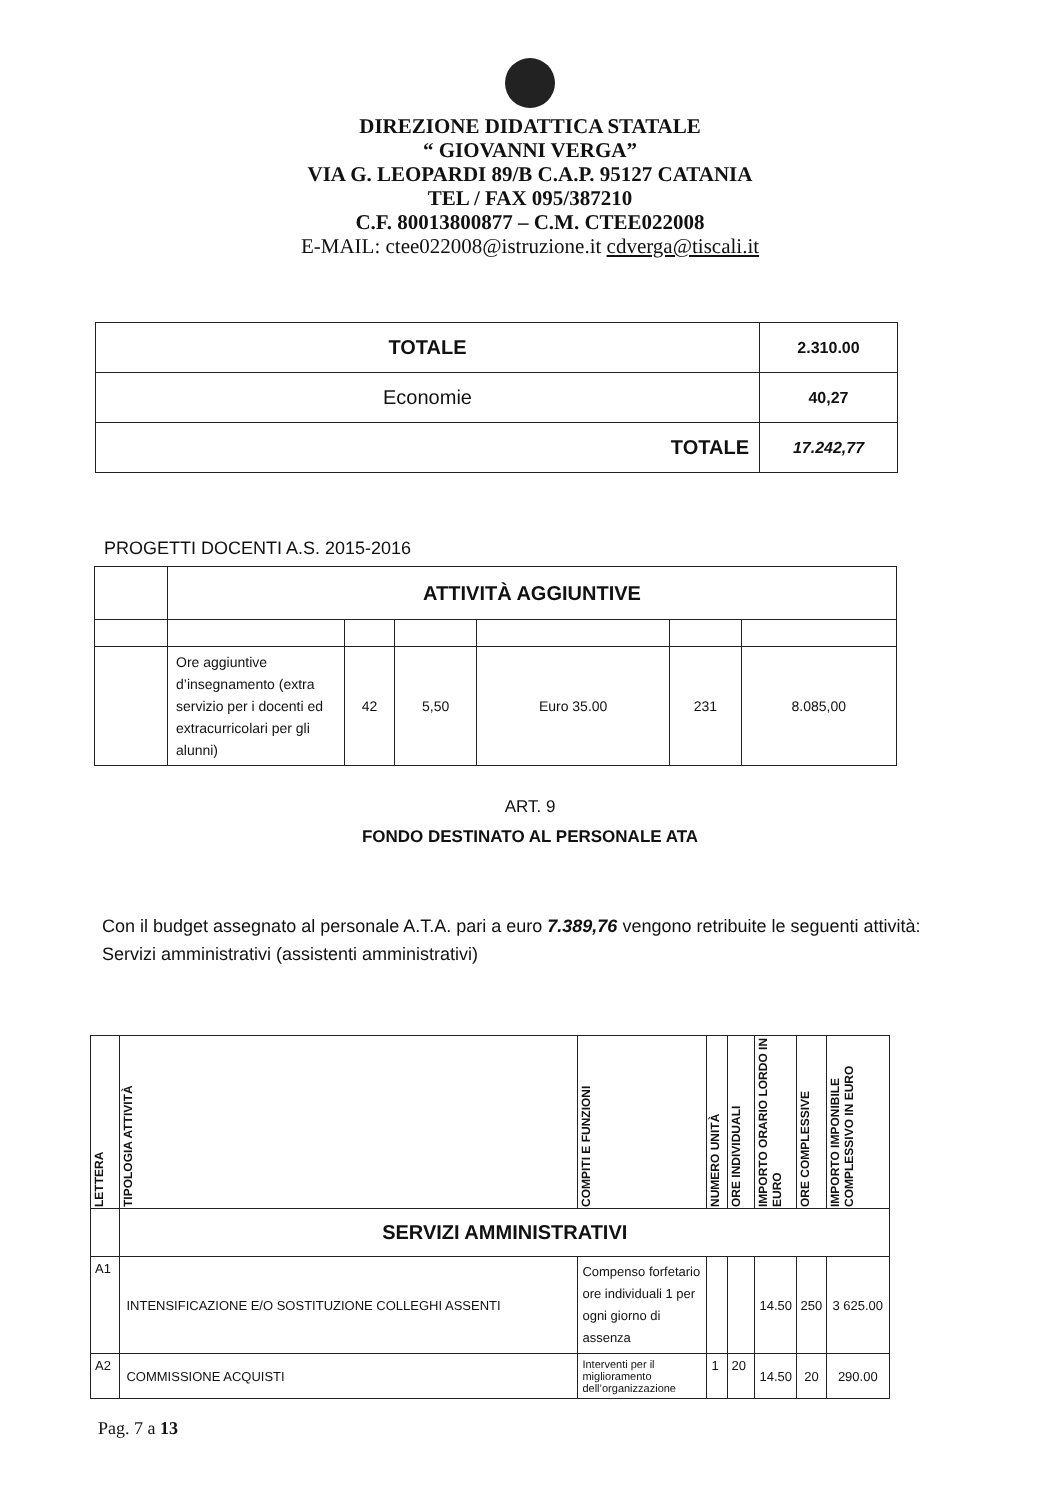DIREZIONE DIDATTICA STATALE
“ GIOVANNI VERGA”
VIA G. LEOPARDI 89/B C.A.P. 95127 CATANIA
TEL / FAX 095/387210
C.F. 80013800877 – C.M. CTEE022008
E-MAIL: ctee022008@istruzione.it cdverga@tiscali.it
| TOTALE | 2.310.00 |
| Economie | 40,27 |
| TOTALE | 17.242,77 |
PROGETTI DOCENTI A.S. 2015-2016
| | ATTIVITÀ AGGIUNTIVE | | | | | |
| | Ore aggiuntive d’insegnamento (extra servizio per i docenti ed extracurricolari per gli alunni) | 42 | 5,50 | Euro 35.00 | 231 | 8.085,00 |
ART. 9
FONDO DESTINATO AL PERSONALE ATA
Con il budget assegnato al personale A.T.A. pari a euro 7.389,76 vengono retribuite le seguenti attività:
Servizi amministrativi (assistenti amministrativi)
| LETTERA | TIPOLOGIA ATTIVITÀ | COMPITI E FUNZIONI | NUMERO UNITÀ | ORE INDIVIDUALI | IMPORTO ORARIO LORDO IN EURO | ORE COMPLESSIVE | IMPORTO IMPONIBILE COMPLESSIVO IN EURO |
| --- | --- | --- | --- | --- | --- | --- | --- |
| | SERVIZI AMMINISTRATIVI | | | | | | |
| A1 | INTENSIFICAZIONE E/O SOSTITUZIONE COLLEGHI ASSENTI | Compenso forfetario ore individuali 1 per ogni giorno di assenza | | | 14.50 | 250 | 3 625.00 |
| A2 | COMMISSIONE ACQUISTI | Interventi per il miglioramento dell’organizzazione | 1 | 20 | 14.50 | 20 | 290.00 |
Pag. 7 a 13